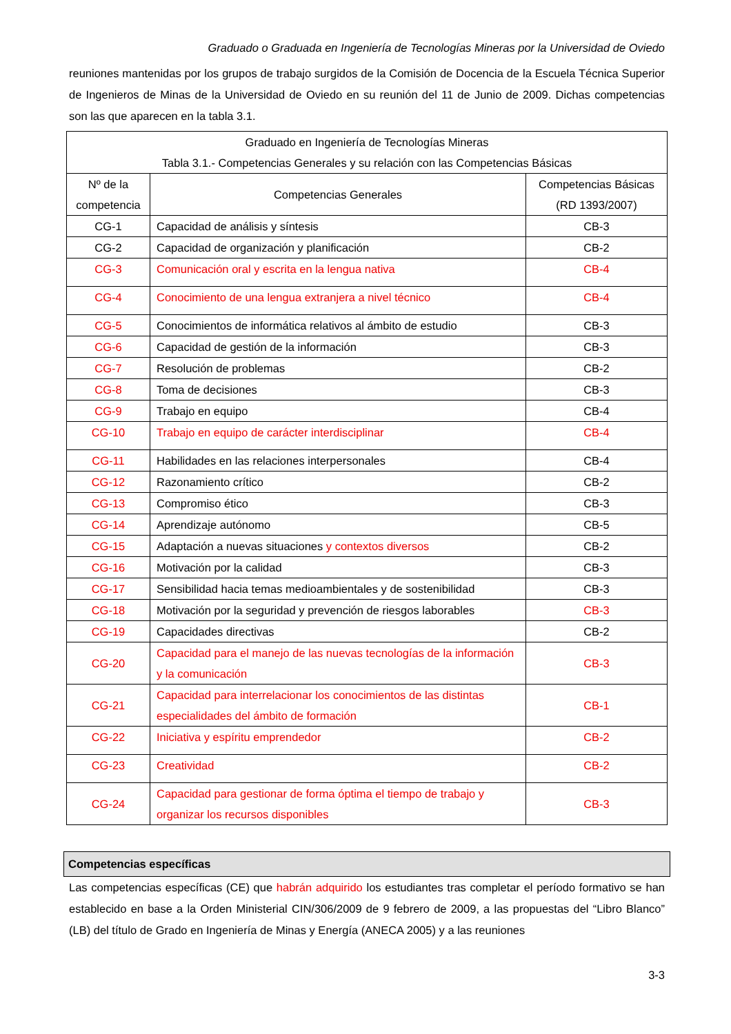Graduado o Graduada en Ingeniería de Tecnologías Mineras por la Universidad de Oviedo
reuniones mantenidas por los grupos de trabajo surgidos de la Comisión de Docencia de la Escuela Técnica Superior de Ingenieros de Minas de la Universidad de Oviedo en su reunión del 11 de Junio de 2009. Dichas competencias son las que aparecen en la tabla 3.1.
| Graduado en Ingeniería de Tecnologías Mineras Tabla 3.1.- Competencias Generales y su relación con las Competencias Básicas | | |
| --- | --- | --- |
| Nº de la competencia | Competencias Generales | Competencias Básicas (RD 1393/2007) |
| CG-1 | Capacidad de análisis y síntesis | CB-3 |
| CG-2 | Capacidad de organización y planificación | CB-2 |
| CG-3 | Comunicación oral y escrita en la lengua nativa | CB-4 |
| CG-4 | Conocimiento de una lengua extranjera a nivel técnico | CB-4 |
| CG-5 | Conocimientos de informática relativos al ámbito de estudio | CB-3 |
| CG-6 | Capacidad de gestión de la información | CB-3 |
| CG-7 | Resolución de problemas | CB-2 |
| CG-8 | Toma de decisiones | CB-3 |
| CG-9 | Trabajo en equipo | CB-4 |
| CG-10 | Trabajo en equipo de carácter interdisciplinar | CB-4 |
| CG-11 | Habilidades en las relaciones interpersonales | CB-4 |
| CG-12 | Razonamiento crítico | CB-2 |
| CG-13 | Compromiso ético | CB-3 |
| CG-14 | Aprendizaje autónomo | CB-5 |
| CG-15 | Adaptación a nuevas situaciones y contextos diversos | CB-2 |
| CG-16 | Motivación por la calidad | CB-3 |
| CG-17 | Sensibilidad hacia temas medioambientales y de sostenibilidad | CB-3 |
| CG-18 | Motivación por la seguridad y prevención de riesgos laborables | CB-3 |
| CG-19 | Capacidades directivas | CB-2 |
| CG-20 | Capacidad para el manejo de las nuevas tecnologías de la información y la comunicación | CB-3 |
| CG-21 | Capacidad para interrelacionar los conocimientos de las distintas especialidades del ámbito de formación | CB-1 |
| CG-22 | Iniciativa y espíritu emprendedor | CB-2 |
| CG-23 | Creatividad | CB-2 |
| CG-24 | Capacidad para gestionar de forma óptima el tiempo de trabajo y organizar los recursos disponibles | CB-3 |
Competencias específicas
Las competencias específicas (CE) que habrán adquirido los estudiantes tras completar el período formativo se han establecido en base a la Orden Ministerial CIN/306/2009 de 9 febrero de 2009, a las propuestas del “Libro Blanco” (LB) del título de Grado en Ingeniería de Minas y Energía (ANECA 2005) y a las reuniones
3-3